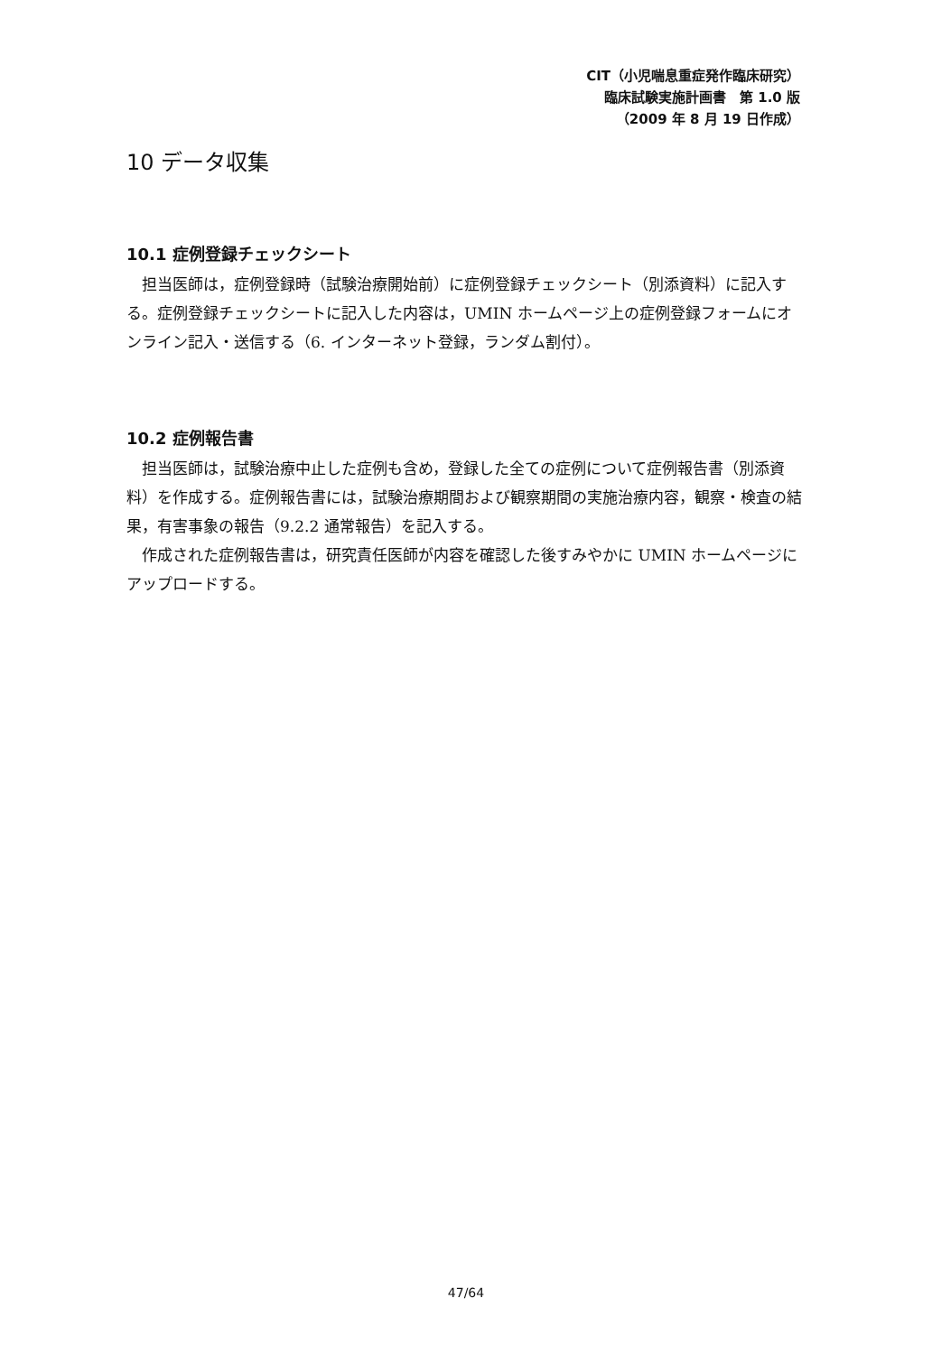CIT（小児喘息重症発作臨床研究）
臨床試験実施計画書　第 1.0 版
（2009 年 8 月 19 日作成）
10 データ収集
10.1 症例登録チェックシート
担当医師は，症例登録時（試験治療開始前）に症例登録チェックシート（別添資料）に記入する。症例登録チェックシートに記入した内容は，UMIN ホームページ上の症例登録フォームにオンライン記入・送信する（6. インターネット登録，ランダム割付）。
10.2 症例報告書
担当医師は，試験治療中止した症例も含め，登録した全ての症例について症例報告書（別添資料）を作成する。症例報告書には，試験治療期間および観察期間の実施治療内容，観察・検査の結果，有害事象の報告（9.2.2 通常報告）を記入する。
作成された症例報告書は，研究責任医師が内容を確認した後すみやかに UMIN ホームページにアップロードする。
47/64